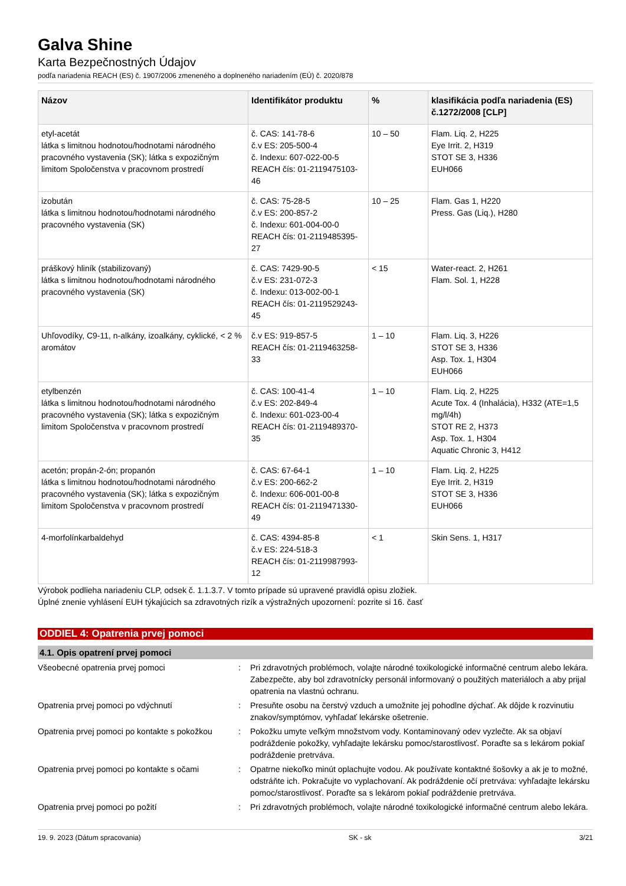Galva Shine
Karta Bezpečnostných Údajov
podľa nariadenia REACH (ES) č. 1907/2006 zmeneného a doplneného nariadením (EÚ) č. 2020/878
| Názov | Identifikátor produktu | % | klasifikácia podľa nariadenia (ES) č.1272/2008 [CLP] |
| --- | --- | --- | --- |
| etyl-acetát látka s limitnou hodnotou/hodnotami národného pracovného vystavenia (SK); látka s expozičným limitom Spoločenstva v pracovnom prostredí | č. CAS: 141-78-6 č.v ES: 205-500-4 č. Indexu: 607-022-00-5 REACH čís: 01-2119475103-46 | 10 – 50 | Flam. Liq. 2, H225 Eye Irrit. 2, H319 STOT SE 3, H336 EUH066 |
| izobután látka s limitnou hodnotou/hodnotami národného pracovného vystavenia (SK) | č. CAS: 75-28-5 č.v ES: 200-857-2 č. Indexu: 601-004-00-0 REACH čís: 01-2119485395-27 | 10 – 25 | Flam. Gas 1, H220 Press. Gas (Liq.), H280 |
| práškový hliník (stabilizovaný) látka s limitnou hodnotou/hodnotami národného pracovného vystavenia (SK) | č. CAS: 7429-90-5 č.v ES: 231-072-3 č. Indexu: 013-002-00-1 REACH čís: 01-2119529243-45 | < 15 | Water-react. 2, H261 Flam. Sol. 1, H228 |
| Uhľovodíky, C9-11, n-alkány, izoalkány, cyklické, < 2 % aromátov | č.v ES: 919-857-5 REACH čís: 01-2119463258-33 | 1 – 10 | Flam. Liq. 3, H226 STOT SE 3, H336 Asp. Tox. 1, H304 EUH066 |
| etylbenzén látka s limitnou hodnotou/hodnotami národného pracovného vystavenia (SK); látka s expozičným limitom Spoločenstva v pracovnom prostredí | č. CAS: 100-41-4 č.v ES: 202-849-4 č. Indexu: 601-023-00-4 REACH čís: 01-2119489370-35 | 1 – 10 | Flam. Liq. 2, H225 Acute Tox. 4 (Inhalácia), H332 (ATE=1,5 mg/l/4h) STOT RE 2, H373 Asp. Tox. 1, H304 Aquatic Chronic 3, H412 |
| acetón; propán-2-ón; propanón látka s limitnou hodnotou/hodnotami národného pracovného vystavenia (SK); látka s expozičným limitom Spoločenstva v pracovnom prostredí | č. CAS: 67-64-1 č.v ES: 200-662-2 č. Indexu: 606-001-00-8 REACH čís: 01-2119471330-49 | 1 – 10 | Flam. Liq. 2, H225 Eye Irrit. 2, H319 STOT SE 3, H336 EUH066 |
| 4-morfolínkarbaldehyd | č. CAS: 4394-85-8 č.v ES: 224-518-3 REACH čís: 01-2119987993-12 | < 1 | Skin Sens. 1, H317 |
Výrobok podlieha nariadeniu CLP, odsek č. 1.1.3.7. V tomto prípade sú upravené pravidlá opisu zložiek.
Úplné znenie vyhlásení EUH týkajúcich sa zdravotných rizík a výstražných upozornení: pozrite si 16. časť
ODDIEL 4: Opatrenia prvej pomoci
4.1. Opis opatrení prvej pomoci
Všeobecné opatrenia prvej pomoci : Pri zdravotných problémoch, volajte národné toxikologické informačné centrum alebo lekára. Zabezpečte, aby bol zdravotnícky personál informovaný o použitých materiáloch a aby prijal opatrenia na vlastnú ochranu.
Opatrenia prvej pomoci po vdýchnutí : Presuňte osobu na čerstvý vzduch a umožnite jej pohodlne dýchať. Ak dôjde k rozvinutiu znakov/symptómov, vyhľadať lekárske ošetrenie.
Opatrenia prvej pomoci po kontakte s pokožkou
: Pokožku umyte veľkým množstvom vody. Kontaminovaný odev vyzlečte. Ak sa objaví podráždenie pokožky, vyhľadajte lekársku pomoc/starostlivosť. Poraďte sa s lekárom pokiaľ podráždenie pretrváva.
Opatrenia prvej pomoci po kontakte s očami
: Opatrne niekoľko minút oplachujte vodou. Ak používate kontaktné šošovky a ak je to možné, odstráňte ich. Pokračujte vo vyplachovaní. Ak podráždenie očí pretrváva: vyhľadajte lekársku pomoc/starostlivosť. Poraďte sa s lekárom pokiaľ podráždenie pretrváva.
Opatrenia prvej pomoci po požití : Pri zdravotných problémoch, volajte národné toxikologické informačné centrum alebo lekára.
19. 9. 2023 (Dátum spracovania) SK - sk 3/21